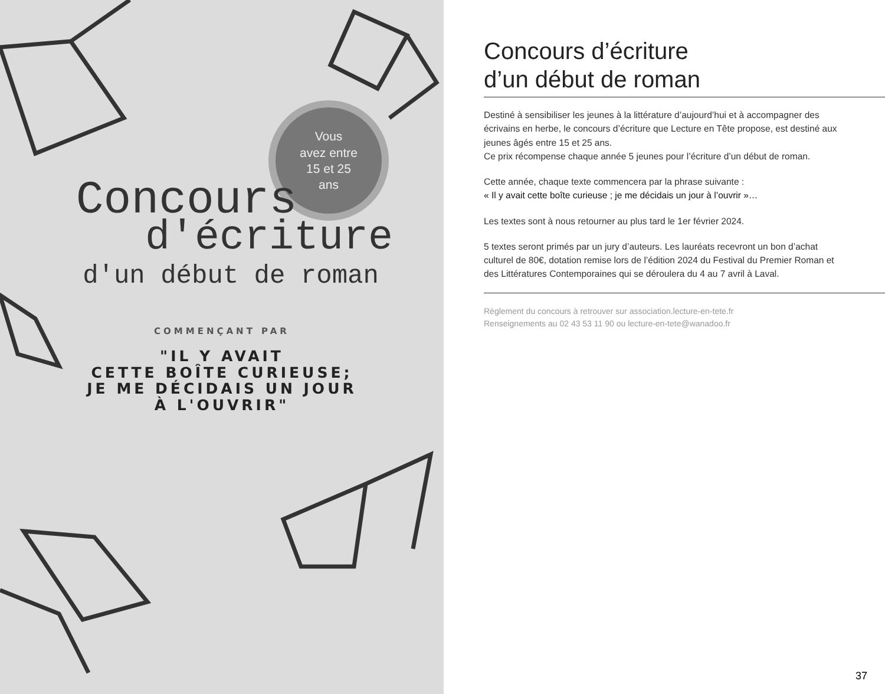Vous
avez entre
15 et 25
ans
Concours
d'écriture
d'un début de roman
COMMENÇANT PAR
"IL Y AVAIT
CETTE BOÎTE CURIEUSE;
JE ME DÉCIDAIS UN JOUR
À L'OUVRIR"
Concours d’écriture
d’un début de roman
Destiné à sensibiliser les jeunes à la littérature d’aujourd’hui et à accompagner des écrivains en herbe, le concours d’écriture que Lecture en Tête propose, est destiné aux jeunes âgés entre 15 et 25 ans.
Ce prix récompense chaque année 5 jeunes pour l’écriture d’un début de roman.
Cette année, chaque texte commencera par la phrase suivante :
« Il y avait cette boîte curieuse ; je me décidais un jour à l’ouvrir »…
Les textes sont à nous retourner au plus tard le 1er février 2024.
5 textes seront primés par un jury d’auteurs. Les lauréats recevront un bon d’achat culturel de 80€, dotation remise lors de l’édition 2024 du Festival du Premier Roman et des Littératures Contemporaines qui se déroulera du 4 au 7 avril à Laval.
Règlement du concours à retrouver sur association.lecture-en-tete.fr
Renseignements au 02 43 53 11 90 ou lecture-en-tete@wanadoo.fr
37